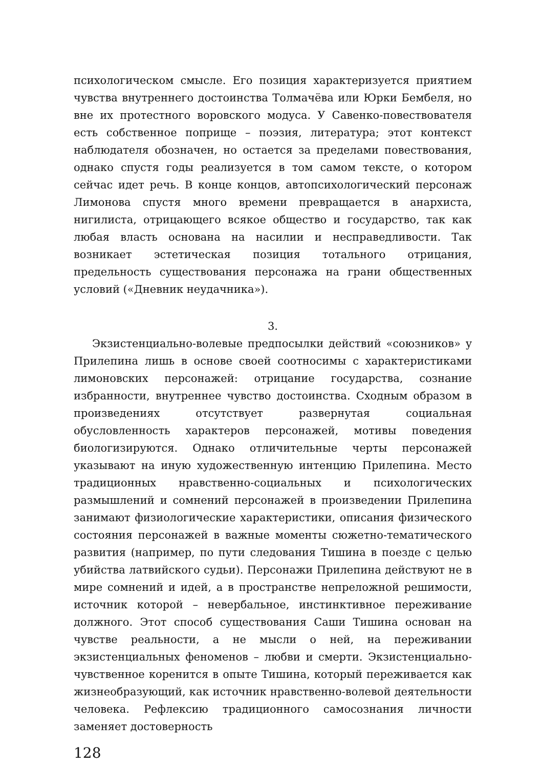психологическом смысле. Его позиция характеризуется приятием чувства внутреннего достоинства Толмачёва или Юрки Бембеля, но вне их протестного воровского модуса. У Савенко-повествователя есть собственное поприще – поэзия, литература; этот контекст наблюдателя обозначен, но остается за пределами повествования, однако спустя годы реализуется в том самом тексте, о котором сейчас идет речь. В конце концов, автопсихологический персонаж Лимонова спустя много времени превращается в анархиста, нигилиста, отрицающего всякое общество и государство, так как любая власть основана на насилии и несправедливости. Так возникает эстетическая позиция тотального отрицания, предельность существования персонажа на грани общественных условий («Дневник неудачника»).
3.
Экзистенциально-волевые предпосылки действий «союзников» у Прилепина лишь в основе своей соотносимы с характеристиками лимоновских персонажей: отрицание государства, сознание избранности, внутреннее чувство достоинства. Сходным образом в произведениях отсутствует развернутая социальная обусловленность характеров персонажей, мотивы поведения биологизируются. Однако отличительные черты персонажей указывают на иную художественную интенцию Прилепина. Место традиционных нравственно-социальных и психологических размышлений и сомнений персонажей в произведении Прилепина занимают физиологические характеристики, описания физического состояния персонажей в важные моменты сюжетно-тематического развития (например, по пути следования Тишина в поезде с целью убийства латвийского судьи). Персонажи Прилепина действуют не в мире сомнений и идей, а в пространстве непреложной решимости, источник которой – невербальное, инстинктивное переживание должного. Этот способ существования Саши Тишина основан на чувстве реальности, а не мысли о ней, на переживании экзистенциальных феноменов – любви и смерти. Экзистенциально-чувственное коренится в опыте Тишина, который переживается как жизнеобразующий, как источник нравственно-волевой деятельности человека. Рефлексию традиционного самосознания личности заменяет достоверность
128